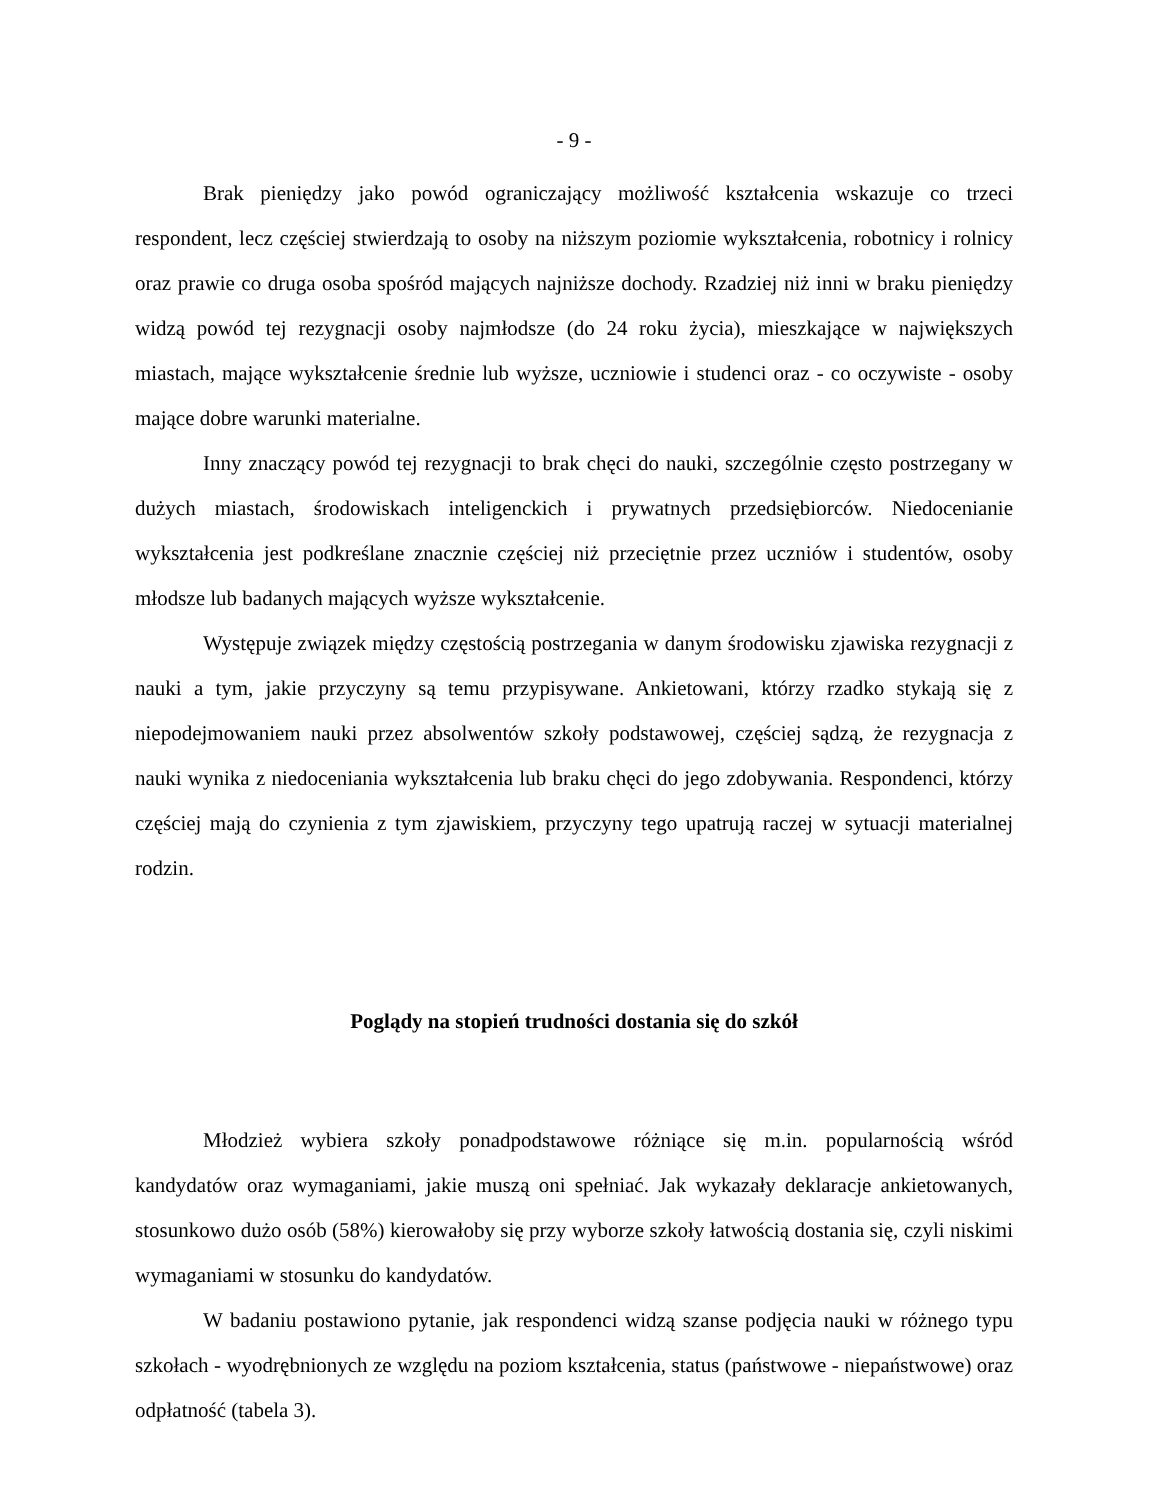- 9 -
Brak pieniędzy jako powód ograniczający możliwość kształcenia wskazuje co trzeci respondent, lecz częściej stwierdzają to osoby na niższym poziomie wykształcenia, robotnicy i rolnicy oraz prawie co druga osoba spośród mających najniższe dochody. Rzadziej niż inni w braku pieniędzy widzą powód tej rezygnacji osoby najmłodsze (do 24 roku życia), mieszkające w największych miastach, mające wykształcenie średnie lub wyższe, uczniowie i studenci oraz - co oczywiste - osoby mające dobre warunki materialne.
Inny znaczący powód tej rezygnacji to brak chęci do nauki, szczególnie często postrzegany w dużych miastach, środowiskach inteligenckich i prywatnych przedsiębiorców. Niedocenianie wykształcenia jest podkreślane znacznie częściej niż przeciętnie przez uczniów i studentów, osoby młodsze lub badanych mających wyższe wykształcenie.
Występuje związek między częstością postrzegania w danym środowisku zjawiska rezygnacji z nauki a tym, jakie przyczyny są temu przypisywane. Ankietowani, którzy rzadko stykają się z niepodejmowaniem nauki przez absolwentów szkoły podstawowej, częściej sądzą, że rezygnacja z nauki wynika z niedoceniania wykształcenia lub braku chęci do jego zdobywania. Respondenci, którzy częściej mają do czynienia z tym zjawiskiem, przyczyny tego upatrują raczej w sytuacji materialnej rodzin.
Poglądy na stopień trudności dostania się do szkół
Młodzież wybiera szkoły ponadpodstawowe różniące się m.in. popularnością wśród kandydatów oraz wymaganiami, jakie muszą oni spełniać. Jak wykazały deklaracje ankietowanych, stosunkowo dużo osób (58%) kierowałoby się przy wyborze szkoły łatwością dostania się, czyli niskimi wymaganiami w stosunku do kandydatów.
W badaniu postawiono pytanie, jak respondenci widzą szanse podjęcia nauki w różnego typu szkołach - wyodrębnionych ze względu na poziom kształcenia, status (państwowe - niepaństwowe) oraz odpłatność (tabela 3).